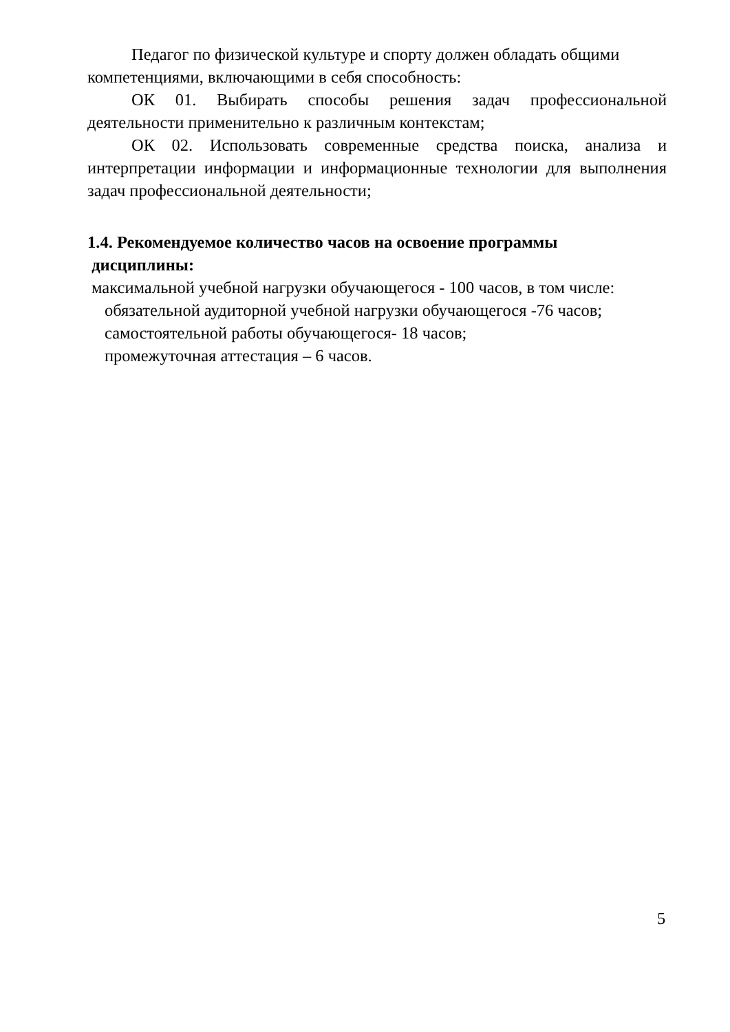Педагог по физической культуре и спорту должен обладать общими компетенциями, включающими в себя способность:
ОК 01. Выбирать способы решения задач профессиональной деятельности применительно к различным контекстам;
ОК 02. Использовать современные средства поиска, анализа и интерпретации информации и информационные технологии для выполнения задач профессиональной деятельности;
1.4. Рекомендуемое количество часов на освоение программы
дисциплины:
максимальной учебной нагрузки обучающегося - 100 часов, в том числе:
обязательной аудиторной учебной нагрузки обучающегося -76 часов;
самостоятельной работы обучающегося- 18 часов;
промежуточная аттестация – 6 часов.
5